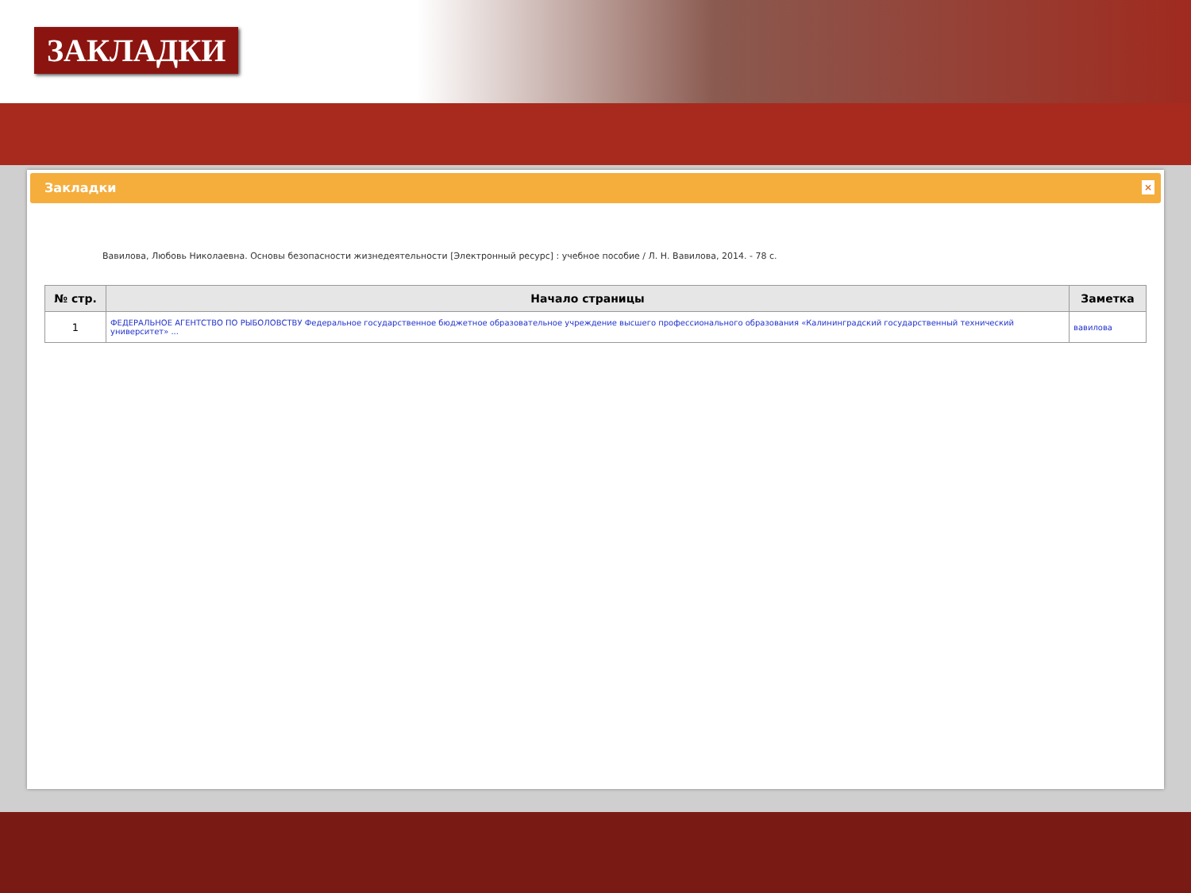ЗАКЛАДКИ
Закладки
×
Вавилова, Любовь Николаевна. Основы безопасности жизнедеятельности [Электронный ресурс] : учебное пособие / Л. Н. Вавилова, 2014. - 78 с.
| № стр. | Начало страницы | Заметка |
| --- | --- | --- |
| 1 | ФЕДЕРАЛЬНОЕ АГЕНТСТВО ПО РЫБОЛОВСТВУ Федеральное государственное бюджетное образовательное учреждение высшего профессионального образования «Калининградский государственный технический университет» ... | вавилова |